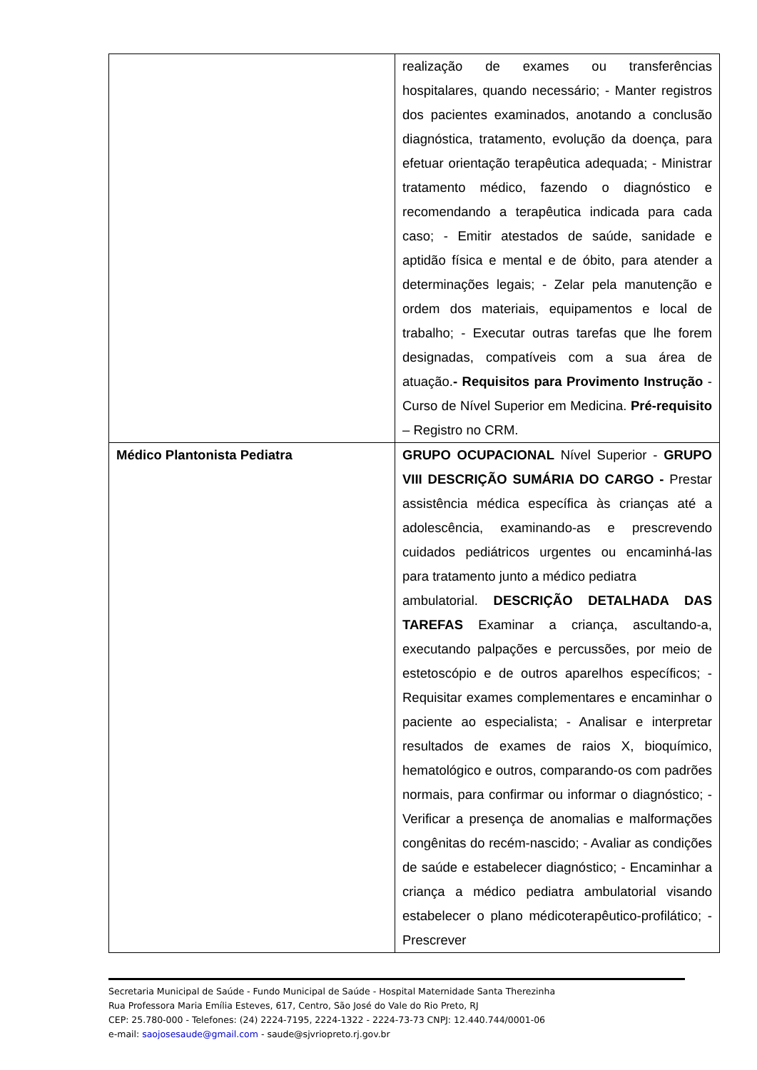| | realização de exames ou transferências hospitalares, quando necessário; - Manter registros dos pacientes examinados, anotando a conclusão diagnóstica, tratamento, evolução da doença, para efetuar orientação terapêutica adequada; - Ministrar tratamento médico, fazendo o diagnóstico e recomendando a terapêutica indicada para cada caso; - Emitir atestados de saúde, sanidade e aptidão física e mental e de óbito, para atender a determinações legais; - Zelar pela manutenção e ordem dos materiais, equipamentos e local de trabalho; - Executar outras tarefas que lhe forem designadas, compatíveis com a sua área de atuação. - Requisitos para Provimento Instrução - Curso de Nível Superior em Medicina. Pré-requisito – Registro no CRM. |
| Médico Plantonista Pediatra | GRUPO OCUPACIONAL Nível Superior - GRUPO VIII DESCRIÇÃO SUMÁRIA DO CARGO - Prestar assistência médica específica às crianças até a adolescência, examinando-as e prescrevendo cuidados pediátricos urgentes ou encaminhá-las para tratamento junto a médico pediatra ambulatorial. DESCRIÇÃO DETALHADA DAS TAREFAS Examinar a criança, ascultando-a, executando palpações e percussões, por meio de estetoscópio e de outros aparelhos específicos; - Requisitar exames complementares e encaminhar o paciente ao especialista; - Analisar e interpretar resultados de exames de raios X, bioquímico, hematológico e outros, comparando-os com padrões normais, para confirmar ou informar o diagnóstico; - Verificar a presença de anomalias e malformações congênitas do recém-nascido; - Avaliar as condições de saúde e estabelecer diagnóstico; - Encaminhar a criança a médico pediatra ambulatorial visando estabelecer o plano médicoterapêutico-profilático; - Prescrever |
Secretaria Municipal de Saúde - Fundo Municipal de Saúde - Hospital Maternidade Santa Therezinha
Rua Professora Maria Emília Esteves, 617, Centro, São José do Vale do Rio Preto, RJ
CEP: 25.780-000 - Telefones: (24) 2224-7195, 2224-1322 - 2224-73-73 CNPJ: 12.440.744/0001-06
e-mail: saojosesaude@gmail.com - saude@sjvriopreto.rj.gov.br